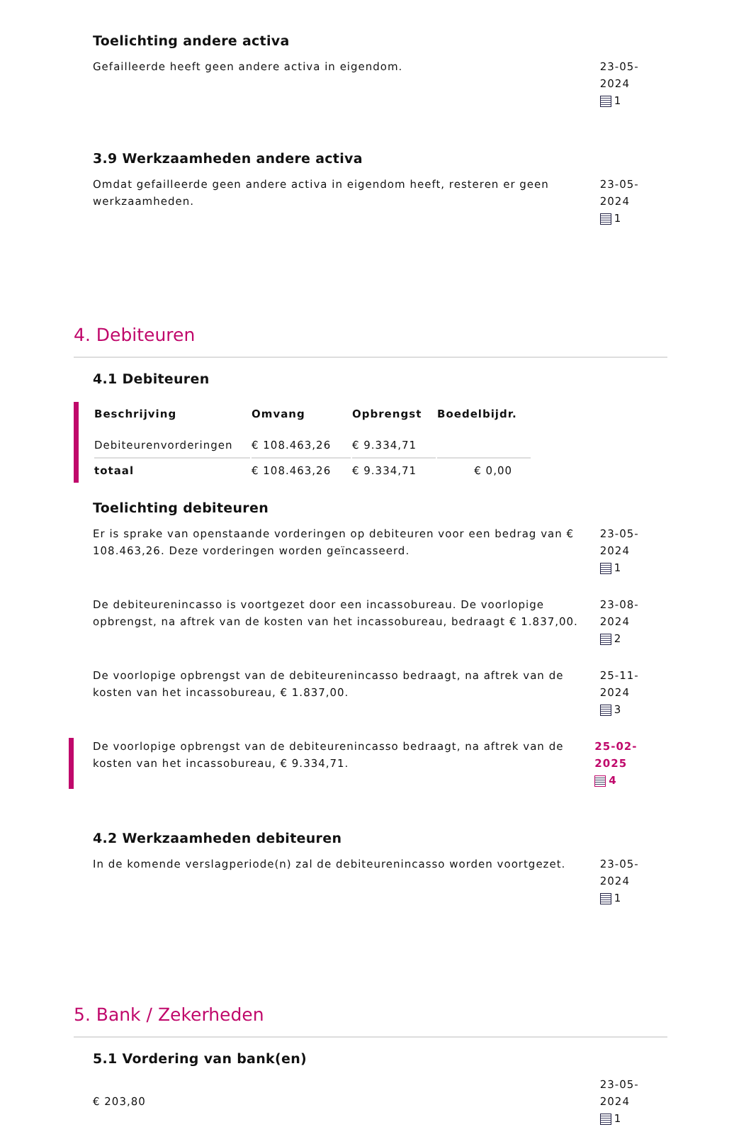Toelichting andere activa
Gefailleerde heeft geen andere activa in eigendom. 23-05-2024
1
3.9 Werkzaamheden andere activa
Omdat gefailleerde geen andere activa in eigendom heeft, resteren er geen werkzaamheden.
23-05-2024
1
4. Debiteuren
4.1 Debiteuren
| Beschrijving | Omvang | Opbrengst | Boedelbijdr. |
| --- | --- | --- | --- |
| Debiteurenvorderingen | € 108.463,26 | € 9.334,71 | |
| totaal | € 108.463,26 | € 9.334,71 | € 0,00 |
Toelichting debiteuren
Er is sprake van openstaande vorderingen op debiteuren voor een bedrag van € 108.463,26. Deze vorderingen worden geïncasseerd.
23-05-2024
1
De debiteurenincasso is voortgezet door een incassobureau. De voorlopige opbrengst, na aftrek van de kosten van het incassobureau, bedraagt € 1.837,00.
23-08-2024
2
De voorlopige opbrengst van de debiteurenincasso bedraagt, na aftrek van de kosten van het incassobureau, € 1.837,00.
25-11-2024
3
De voorlopige opbrengst van de debiteurenincasso bedraagt, na aftrek van de kosten van het incassobureau, € 9.334,71.
25-02-2025
4
4.2 Werkzaamheden debiteuren
In de komende verslagperiode(n) zal de debiteurenincasso worden voortgezet.
23-05-2024
1
5. Bank / Zekerheden
5.1 Vordering van bank(en)
€ 203,80
23-05-2024
1